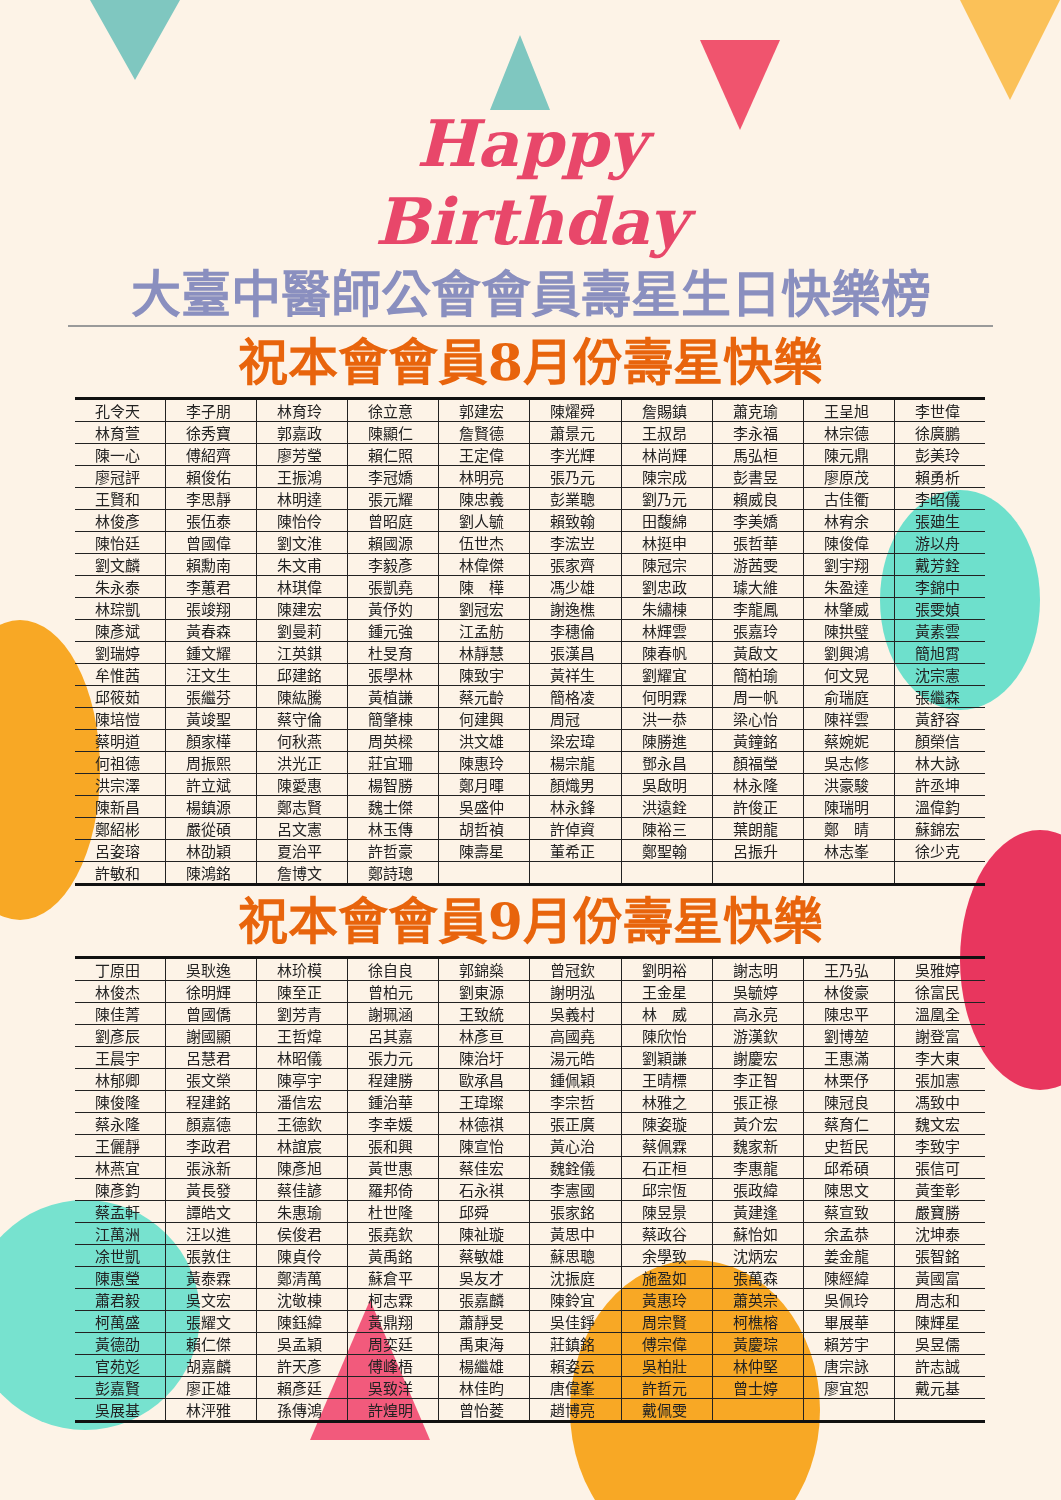Happy
Birthday
大臺中醫師公會會員壽星生日快樂榜
祝本會會員8月份壽星快樂
| 孔令天 | 李子朋 | 林育玲 | 徐立意 | 郭建宏 | 陳燿舜 | 詹賜鎮 | 蕭克瑜 | 王呈旭 | 李世偉 |
| 林育萱 | 徐秀寶 | 郭嘉政 | 陳顯仁 | 詹賢德 | 蕭景元 | 王叔昂 | 李永福 | 林宗德 | 徐廣鵬 |
| 陳一心 | 傅紹齊 | 廖芳瑩 | 賴仁照 | 王定偉 | 李光輝 | 林尚輝 | 馬弘桓 | 陳元鼎 | 彭美玲 |
| 廖冠評 | 賴俊佑 | 王振鴻 | 李冠嬌 | 林明亮 | 張乃元 | 陳宗成 | 彭書昱 | 廖原茂 | 賴勇析 |
| 王賢和 | 李思靜 | 林明達 | 張元耀 | 陳忠義 | 彭業聰 | 劉乃元 | 賴威良 | 古佳衢 | 李昭儀 |
| 林俊彥 | 張伍泰 | 陳怡伶 | 曾昭庭 | 劉人毓 | 賴致翰 | 田馥綿 | 李美嬌 | 林宥余 | 張廸生 |
| 陳怡廷 | 曾國偉 | 劉文淮 | 賴國源 | 伍世杰 | 李浤岦 | 林挺申 | 張哲華 | 陳俊偉 | 游以舟 |
| 劉文麟 | 賴勳南 | 朱文甫 | 李毅彥 | 林偉傑 | 張家齊 | 陳冠宗 | 游茜雯 | 劉宇翔 | 戴芳銓 |
| 朱永泰 | 李蕙君 | 林琪偉 | 張凱堯 | 陳 樺 | 馮少雄 | 劉忠政 | 璩大維 | 朱盈達 | 李錦中 |
| 林琮凱 | 張竣翔 | 陳建宏 | 黃伃妁 | 劉冠宏 | 謝逸樵 | 朱繡棟 | 李龍鳳 | 林肇威 | 張雯媜 |
| 陳彥斌 | 黃春森 | 劉曼莉 | 鍾元強 | 江孟舫 | 李穗倫 | 林輝雲 | 張嘉玲 | 陳拱璧 | 黃素雲 |
| 劉瑞婷 | 鍾文耀 | 江英錤 | 杜旻育 | 林靜慧 | 張漢昌 | 陳春帆 | 黃啟文 | 劉興鴻 | 簡旭霄 |
| 牟惟茜 | 汪文生 | 邱建銘 | 張學林 | 陳致宇 | 黃祥生 | 劉耀宜 | 簡柏瑜 | 何文晃 | 沈宗憲 |
| 邱筱茹 | 張繼芬 | 陳紘騰 | 黃植謙 | 蔡元齡 | 簡格凌 | 何明霖 | 周一帆 | 俞瑞庭 | 張繼森 |
| 陳培愷 | 黃竣聖 | 蔡守倫 | 簡肇棟 | 何建興 | 周冠 | 洪一恭 | 梁心怡 | 陳祥雲 | 黃舒容 |
| 蔡明道 | 顏家樺 | 何秋燕 | 周英樑 | 洪文雄 | 梁宏瑋 | 陳勝進 | 黃鐘銘 | 蔡婉妮 | 顏榮信 |
| 何祖德 | 周振熙 | 洪光正 | 莊宜珊 | 陳惠玲 | 楊宗龍 | 鄧永昌 | 顏福瑩 | 吳志修 | 林大詠 |
| 洪宗澤 | 許立斌 | 陳愛惠 | 楊智勝 | 鄭月暉 | 顏熾男 | 吳啟明 | 林永隆 | 洪豪駿 | 許丞坤 |
| 陳新昌 | 楊鎮源 | 鄭志賢 | 魏士傑 | 吳盛仲 | 林永鋒 | 洪遠銓 | 許俊正 | 陳瑞明 | 溫偉鈞 |
| 鄭紹彬 | 嚴從碩 | 呂文憲 | 林玉傳 | 胡哲禎 | 許倬資 | 陳裕三 | 葉朗龍 | 鄭 晴 | 蘇錦宏 |
| 呂姿瑢 | 林劭穎 | 夏治平 | 許哲豪 | 陳壽星 | 董希正 | 鄭聖翰 | 呂振升 | 林志峯 | 徐少克 |
| 許敏和 | 陳鴻銘 | 詹博文 | 鄭詩璁 | | | | | | |
祝本會會員9月份壽星快樂
| 丁原田 | 吳耿逸 | 林玠模 | 徐自良 | 郭錦燊 | 曾冠欽 | 劉明裕 | 謝志明 | 王乃弘 | 吳雅婷 |
| 林俊杰 | 徐明輝 | 陳至正 | 曾柏元 | 劉東源 | 謝明泓 | 王金星 | 吳毓婷 | 林俊豪 | 徐富民 |
| 陳佳菁 | 曾國僑 | 劉芳青 | 謝珮涵 | 王致統 | 吳義村 | 林 威 | 高永亮 | 陳忠平 | 溫凰全 |
| 劉彥辰 | 謝國顯 | 王哲煒 | 呂其嘉 | 林彥亘 | 高國堯 | 陳欣怡 | 游漢欽 | 劉博堃 | 謝登富 |
| 王晨宇 | 呂慧君 | 林昭儀 | 張力元 | 陳治圩 | 湯元皓 | 劉穎謙 | 謝慶宏 | 王惠滿 | 李大東 |
| 林郁卿 | 張文榮 | 陳亭宇 | 程建勝 | 歐承昌 | 鍾佩穎 | 王晴標 | 李正智 | 林栗伃 | 張加憲 |
| 陳俊隆 | 程建銘 | 潘信宏 | 鍾治華 | 王瑋璨 | 李宗哲 | 林雅之 | 張正祿 | 陳冠良 | 馮致中 |
| 蔡永隆 | 顏嘉德 | 王德欽 | 李幸媛 | 林德祺 | 張正廣 | 陳姿璇 | 黃介宏 | 蔡育仁 | 魏文宏 |
| 王儷靜 | 李政君 | 林誼宸 | 張和興 | 陳宣怡 | 黃心治 | 蔡佩霖 | 魏家新 | 史哲民 | 李致宇 |
| 林燕宜 | 張泳新 | 陳彥旭 | 黃世惠 | 蔡佳宏 | 魏銓儀 | 石正桓 | 李惠龍 | 邱希碩 | 張信可 |
| 陳彥鈞 | 黃長發 | 蔡佳諺 | 羅邦倚 | 石永祺 | 李憲國 | 邱宗恆 | 張政緯 | 陳思文 | 黃奎彰 |
| 蔡孟軒 | 譚皓文 | 朱惠瑜 | 杜世隆 | 邱舜 | 張家銘 | 陳昱景 | 黃建逢 | 蔡宣致 | 嚴寶勝 |
| 江萬洲 | 汪以進 | 侯俊君 | 張堯欽 | 陳祉璇 | 黃思中 | 蔡政谷 | 蘇怡如 | 余孟恭 | 沈坤泰 |
| 凃世凱 | 張敦住 | 陳貞伶 | 黃禹銘 | 蔡敏雄 | 蘇思聰 | 余學致 | 沈炳宏 | 姜金龍 | 張智銘 |
| 陳惠瑩 | 黃泰霖 | 鄭清萬 | 蘇倉平 | 吳友才 | 沈振庭 | 施盈如 | 張萬森 | 陳經緯 | 黃國富 |
| 蕭君毅 | 吳文宏 | 沈敬棟 | 柯志霖 | 張嘉麟 | 陳鈴宜 | 黃惠玲 | 蕭英宗 | 吳佩玲 | 周志和 |
| 柯萬盛 | 張耀文 | 陳鈺緯 | 黃鼎翔 | 蕭靜旻 | 吳佳錚 | 周宗賢 | 柯樵榕 | 畢展華 | 陳輝星 |
| 黃德劭 | 賴仁傑 | 吳孟穎 | 周奕廷 | 禹東海 | 莊鎮銘 | 傅宗偉 | 黃慶琮 | 賴芳宇 | 吳昱儒 |
| 官苑彣 | 胡嘉麟 | 許天彥 | 傅峰梧 | 楊繼雄 | 賴姿云 | 吳柏壯 | 林仲堅 | 唐宗詠 | 許志誠 |
| 彭嘉賢 | 廖正雄 | 賴彥廷 | 吳致洋 | 林佳昀 | 唐偉峯 | 許哲元 | 曾士婷 | 廖宜恕 | 戴元基 |
| 吳展基 | 林泙雅 | 孫傳鴻 | 許煌明 | 曾怡菱 | 趙博亮 | 戴佩雯 | | | |